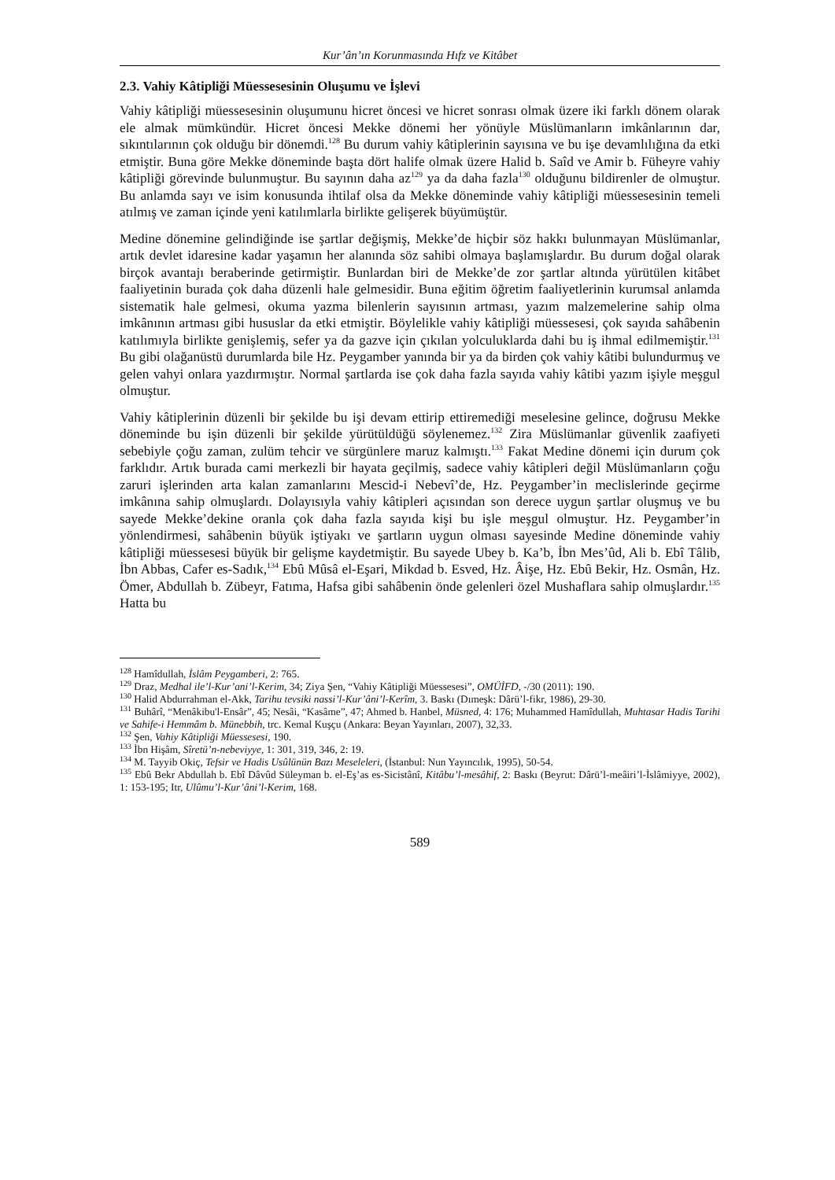Kur’ân’ın Korunmasında Hıfz ve Kitâbet
2.3. Vahiy Kâtipliği Müessesesinin Oluşumu ve İşlevi
Vahiy kâtipliği müessesesinin oluşumunu hicret öncesi ve hicret sonrası olmak üzere iki farklı dönem olarak ele almak mümkündür. Hicret öncesi Mekke dönemi her yönüyle Müslümanların imkânlarının dar, sıkıntılarının çok olduğu bir dönemdi.<sup>128</sup> Bu durum vahiy kâtiplerinin sayısına ve bu işe devamlılığına da etki etmiştir. Buna göre Mekke döneminde başta dört halife olmak üzere Halid b. Saîd ve Amir b. Füheyre vahiy kâtipliği görevinde bulunmuştur. Bu sayının daha az<sup>129</sup> ya da daha fazla<sup>130</sup> olduğunu bildirenler de olmuştur. Bu anlamda sayı ve isim konusunda ihtilaf olsa da Mekke döneminde vahiy kâtipliği müessesesinin temeli atılmış ve zaman içinde yeni katılımlarla birlikte gelişerek büyümüştür.
Medine dönemine gelindiğinde ise şartlar değişmiş, Mekke’de hiçbir söz hakkı bulunmayan Müslümanlar, artık devlet idaresine kadar yaşamın her alanında söz sahibi olmaya başlamışlardır. Bu durum doğal olarak birçok avantajı beraberinde getirmiştir. Bunlardan biri de Mekke’de zor şartlar altında yürütülen kitâbet faaliyetinin burada çok daha düzenli hale gelmesidir. Buna eğitim öğretim faaliyetlerinin kurumsal anlamda sistematik hale gelmesi, okuma yazma bilenlerin sayısının artması, yazım malzemelerine sahip olma imkânının artması gibi hususlar da etki etmiştir. Böylelikle vahiy kâtipliği müessesesi, çok sayıda sahâbenin katılımıyla birlikte genişlemiş, sefer ya da gazve için çıkılan yolculuklarda dahi bu iş ihmal edilmemiştir.<sup>131</sup> Bu gibi olağanüstü durumlarda bile Hz. Peygamber yanında bir ya da birden çok vahiy kâtibi bulundurmuş ve gelen vahyi onlara yazdırmıştır. Normal şartlarda ise çok daha fazla sayıda vahiy kâtibi yazım işiyle meşgul olmuştur.
Vahiy kâtiplerinin düzenli bir şekilde bu işi devam ettirip ettiremediği meselesine gelince, doğrusu Mekke döneminde bu işin düzenli bir şekilde yürütüldüğü söylenemez.<sup>132</sup> Zira Müslümanlar güvenlik zaafiyeti sebebiyle çoğu zaman, zulüm tehcir ve sürgünlere maruz kalmıştı.<sup>133</sup> Fakat Medine dönemi için durum çok farklıdır. Artık burada cami merkezli bir hayata geçilmiş, sadece vahiy kâtipleri değil Müslümanların çoğu zaruri işlerinden arta kalan zamanlarını Mescid-i Nebevî’de, Hz. Peygamber’in meclislerinde geçirme imkânına sahip olmuşlardı. Dolayısıyla vahiy kâtipleri açısından son derece uygun şartlar oluşmuş ve bu sayede Mekke’dekine oranla çok daha fazla sayıda kişi bu işle meşgul olmuştur. Hz. Peygamber’in yönlendirmesi, sahâbenin büyük iştiyakı ve şartların uygun olması sayesinde Medine döneminde vahiy kâtipliği müessesesi büyük bir gelişme kaydetmiştir. Bu sayede Ubey b. Ka’b, İbn Mes’ûd, Ali b. Ebî Tâlib, İbn Abbas, Cafer es-Sadık,<sup>134</sup> Ebû Mûsâ el-Eşari, Mikdad b. Esved, Hz. Âişe, Hz. Ebû Bekir, Hz. Osmân, Hz. Ömer, Abdullah b. Zübeyr, Fatıma, Hafsa gibi sahâbenin önde gelenleri özel Mushaflara sahip olmuşlardır.<sup>135</sup> Hatta bu
<sup>128</sup> Hamîdullah, İslâm Peygamberi, 2: 765.
<sup>129</sup> Draz, Medhal ile’l-Kur’ani’l-Kerim, 34; Ziya Şen, “Vahiy Kâtipliği Müessesesi”, OMÜİFD, -/30 (2011): 190.
<sup>130</sup> Halid Abdurrahman el-Akk, Tarihu tevsiki nassi’l-Kur’âni’l-Kerîm, 3. Baskı (Dımeşk: Dârü’l-fikr, 1986), 29-30.
<sup>131</sup> Buhârî, “Menâkibu'l-Ensâr”, 45; Nesâi, “Kasâme”, 47; Ahmed b. Hanbel, Müsned, 4: 176; Muhammed Hamîdullah, Muhtasar Hadis Tarihi ve Sahife-i Hemmâm b. Münebbih, trc. Kemal Kuşçu (Ankara: Beyan Yayınları, 2007), 32,33.
<sup>132</sup> Şen, Vahiy Kâtipliği Müessesesi, 190.
<sup>133</sup> İbn Hişâm, Sîretü’n-nebeviyye, 1: 301, 319, 346, 2: 19.
<sup>134</sup> M. Tayyib Okiç, Tefsir ve Hadis Usûlünün Bazı Meseleleri, (İstanbul: Nun Yayıncılık, 1995), 50-54.
<sup>135</sup> Ebû Bekr Abdullah b. Ebî Dâvûd Süleyman b. el-Eş’as es-Sicistânî, Kitâbu’l-mesâhif, 2: Baskı (Beyrut: Dârü’l-meâiri’l-İslâmiyye, 2002), 1: 153-195; Itr, Ulûmu’l-Kur’âni’l-Kerim, 168.
589